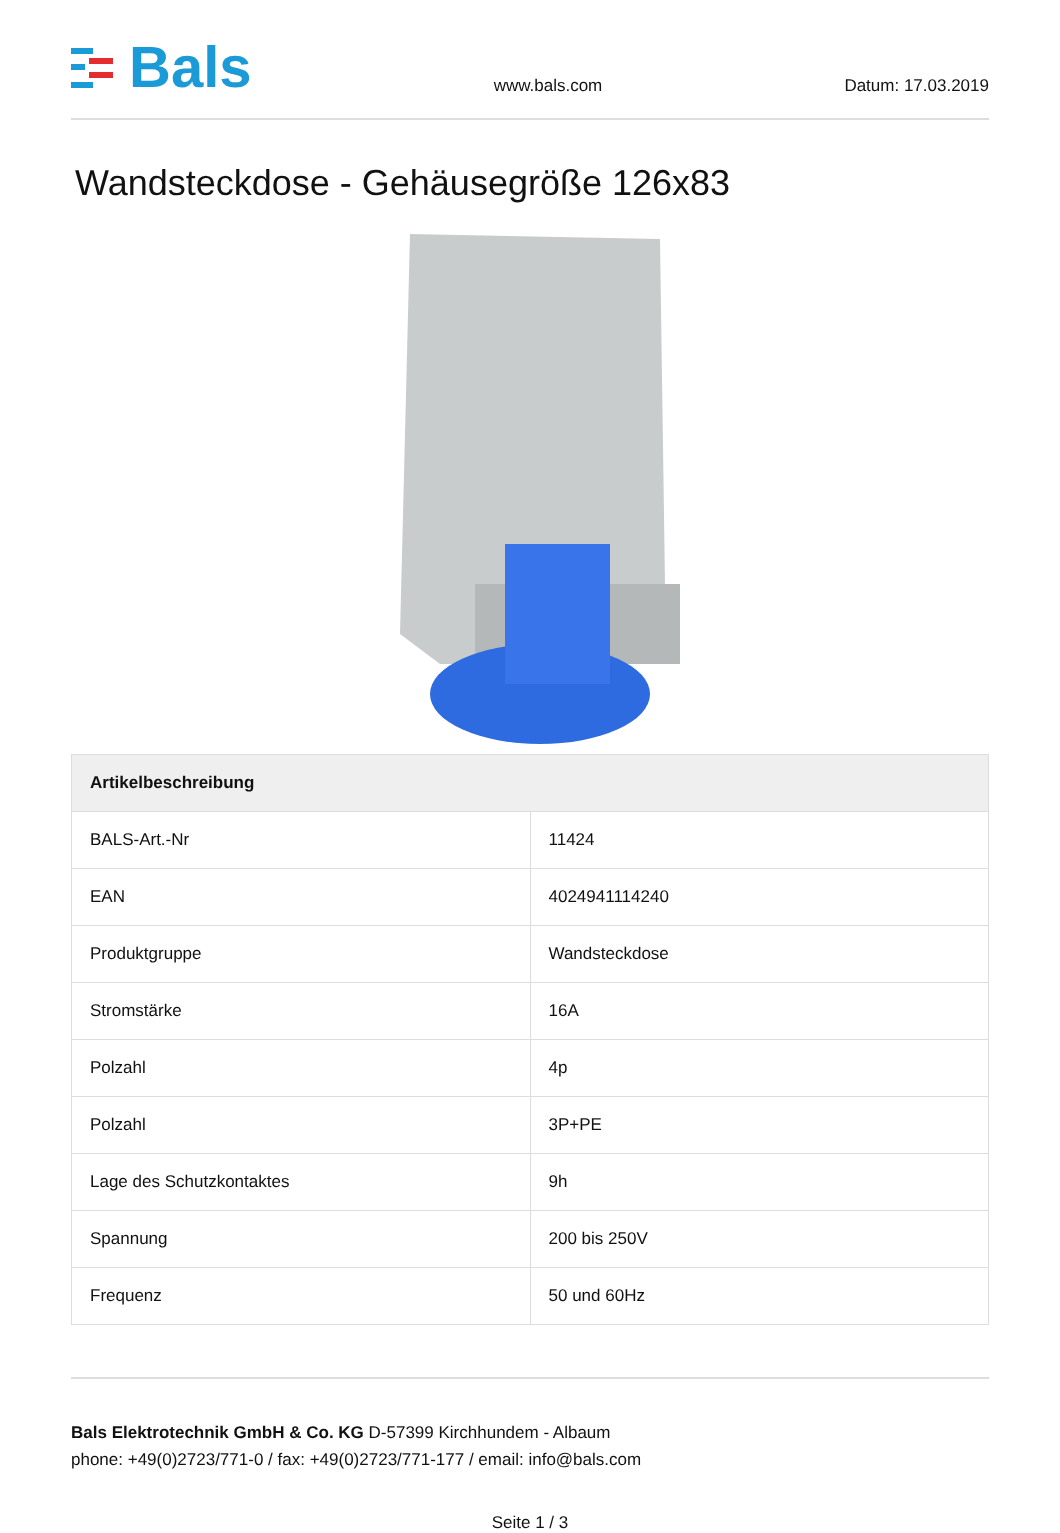Bals
www.bals.com
Datum: 17.03.2019
Wandsteckdose - Gehäusegröße 126x83
| Artikelbeschreibung | |
| --- | --- |
| BALS-Art.-Nr | 11424 |
| EAN | 4024941114240 |
| Produktgruppe | Wandsteckdose |
| Stromstärke | 16A |
| Polzahl | 4p |
| Polzahl | 3P+PE |
| Lage des Schutzkontaktes | 9h |
| Spannung | 200 bis 250V |
| Frequenz | 50 und 60Hz |
Bals Elektrotechnik GmbH & Co. KG D-57399 Kirchhundem - Albaum
phone: +49(0)2723/771-0 / fax: +49(0)2723/771-177 / email: info@bals.com
Seite 1 / 3